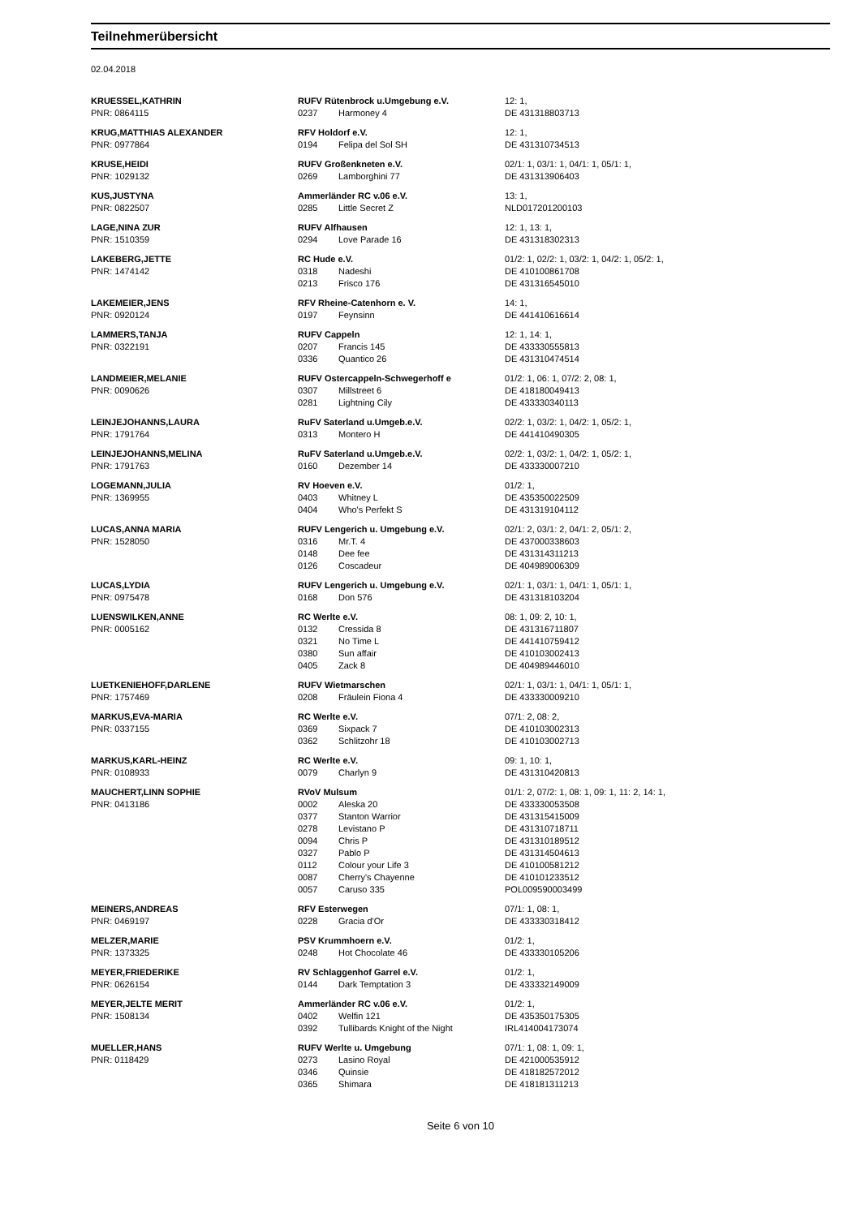Teilnehmerübersicht
02.04.2018
| KRUESSEL,KATHRIN | RUFV Rütenbrock u.Umgebung e.V. | | 12: 1, |
| PNR: 0864115 | 0237 | Harmoney 4 | DE 431318803713 |
| KRUG,MATTHIAS ALEXANDER | RFV Holdorf e.V. | | 12: 1, |
| PNR: 0977864 | 0194 | Felipa del Sol SH | DE 431310734513 |
| KRUSE,HEIDI | RUFV Großenkneten e.V. | | 02/1: 1, 03/1: 1, 04/1: 1, 05/1: 1, |
| PNR: 1029132 | 0269 | Lamborghini 77 | DE 431313906403 |
| KUS,JUSTYNA | Ammerländer RC v.06 e.V. | | 13: 1, |
| PNR: 0822507 | 0285 | Little Secret Z | NLD017201200103 |
| LAGE,NINA ZUR | RUFV Alfhausen | | 12: 1, 13: 1, |
| PNR: 1510359 | 0294 | Love Parade 16 | DE 431318302313 |
| LAKEBERG,JETTE | RC Hude e.V. | | 01/2: 1, 02/2: 1, 03/2: 1, 04/2: 1, 05/2: 1, |
| PNR: 1474142 | 0318 | Nadeshi | DE 410100861708 |
| | 0213 | Frisco 176 | DE 431316545010 |
| LAKEMEIER,JENS | RFV Rheine-Catenhorn e. V. | | 14: 1, |
| PNR: 0920124 | 0197 | Feynsinn | DE 441410616614 |
| LAMMERS,TANJA | RUFV Cappeln | | 12: 1, 14: 1, |
| PNR: 0322191 | 0207 | Francis 145 | DE 433330555813 |
| | 0336 | Quantico 26 | DE 431310474514 |
| LANDMEIER,MELANIE | RUFV Ostercappeln-Schwegerhoff e | | 01/2: 1, 06: 1, 07/2: 2, 08: 1, |
| PNR: 0090626 | 0307 | Millstreet 6 | DE 418180049413 |
| | 0281 | Lightning Cily | DE 433330340113 |
| LEINJEJOHANNS,LAURA | RuFV Saterland u.Umgeb.e.V. | | 02/2: 1, 03/2: 1, 04/2: 1, 05/2: 1, |
| PNR: 1791764 | 0313 | Montero H | DE 441410490305 |
| LEINJEJOHANNS,MELINA | RuFV Saterland u.Umgeb.e.V. | | 02/2: 1, 03/2: 1, 04/2: 1, 05/2: 1, |
| PNR: 1791763 | 0160 | Dezember 14 | DE 433330007210 |
| LOGEMANN,JULIA | RV Hoeven e.V. | | 01/2: 1, |
| PNR: 1369955 | 0403 | Whitney L | DE 435350022509 |
| | 0404 | Who's Perfekt S | DE 431319104112 |
| LUCAS,ANNA MARIA | RUFV Lengerich u. Umgebung e.V. | | 02/1: 2, 03/1: 2, 04/1: 2, 05/1: 2, |
| PNR: 1528050 | 0316 | Mr.T. 4 | DE 437000338603 |
| | 0148 | Dee fee | DE 431314311213 |
| | 0126 | Coscadeur | DE 404989006309 |
| LUCAS,LYDIA | RUFV Lengerich u. Umgebung e.V. | | 02/1: 1, 03/1: 1, 04/1: 1, 05/1: 1, |
| PNR: 0975478 | 0168 | Don 576 | DE 431318103204 |
| LUENSWILKEN,ANNE | RC Werlte e.V. | | 08: 1, 09: 2, 10: 1, |
| PNR: 0005162 | 0132 | Cressida 8 | DE 431316711807 |
| | 0321 | No Time L | DE 441410759412 |
| | 0380 | Sun affair | DE 410103002413 |
| | 0405 | Zack 8 | DE 404989446010 |
| LUETKENIEHOFF,DARLENE | RUFV Wietmarschen | | 02/1: 1, 03/1: 1, 04/1: 1, 05/1: 1, |
| PNR: 1757469 | 0208 | Fräulein Fiona 4 | DE 433330009210 |
| MARKUS,EVA-MARIA | RC Werlte e.V. | | 07/1: 2, 08: 2, |
| PNR: 0337155 | 0369 | Sixpack 7 | DE 410103002313 |
| | 0362 | Schlitzohr 18 | DE 410103002713 |
| MARKUS,KARL-HEINZ | RC Werlte e.V. | | 09: 1, 10: 1, |
| PNR: 0108933 | 0079 | Charlyn 9 | DE 431310420813 |
| MAUCHERT,LINN SOPHIE | RVoV Mulsum | | 01/1: 2, 07/2: 1, 08: 1, 09: 1, 11: 2, 14: 1, |
| PNR: 0413186 | 0002 | Aleska 20 | DE 433330053508 |
| | 0377 | Stanton Warrior | DE 431315415009 |
| | 0278 | Levistano P | DE 431310718711 |
| | 0094 | Chris P | DE 431310189512 |
| | 0327 | Pablo P | DE 431314504613 |
| | 0112 | Colour your Life 3 | DE 410100581212 |
| | 0087 | Cherry's Chayenne | DE 410101233512 |
| | 0057 | Caruso 335 | POL009590003499 |
| MEINERS,ANDREAS | RFV Esterwegen | | 07/1: 1, 08: 1, |
| PNR: 0469197 | 0228 | Gracia d'Or | DE 433330318412 |
| MELZER,MARIE | PSV Krummhoern e.V. | | 01/2: 1, |
| PNR: 1373325 | 0248 | Hot Chocolate 46 | DE 433330105206 |
| MEYER,FRIEDERIKE | RV Schlaggenhof Garrel e.V. | | 01/2: 1, |
| PNR: 0626154 | 0144 | Dark Temptation 3 | DE 433332149009 |
| MEYER,JELTE MERIT | Ammerländer RC v.06 e.V. | | 01/2: 1, |
| PNR: 1508134 | 0402 | Welfin 121 | DE 435350175305 |
| | 0392 | Tullibards Knight of the Night | IRL414004173074 |
| MUELLER,HANS | RUFV Werlte u. Umgebung | | 07/1: 1, 08: 1, 09: 1, |
| PNR: 0118429 | 0273 | Lasino Royal | DE 421000535912 |
| | 0346 | Quinsie | DE 418182572012 |
| | 0365 | Shimara | DE 418181311213 |
Seite 6 von 10